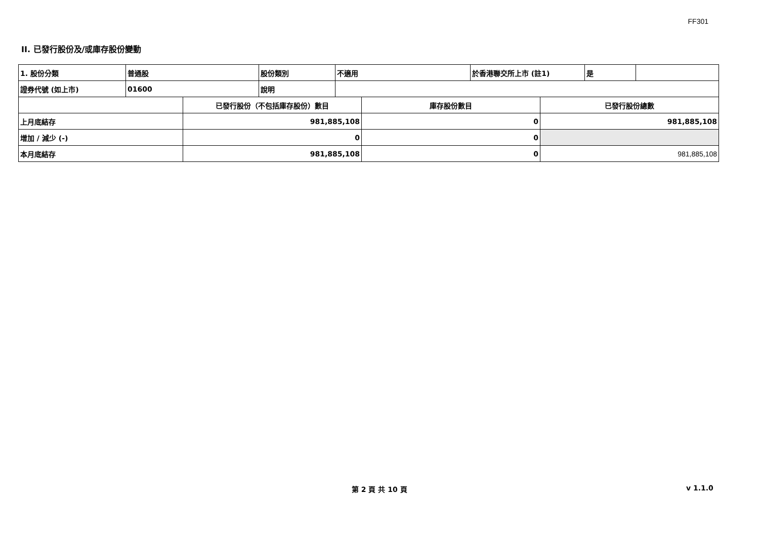FF301
II. 已發行股份及/或庫存股份變動
| 1. 股份分類 | 普通股 | 股份類別 | 不適用 | 於香港聯交所上市 (註1) | 是 | |
| 證券代號 (如上市) | 01600 | 說明 | | | | |
| | 已發行股份（不包括庫存股份）數目 | 庫存股份數目 | 已發行股份總數 |
| 上月底結存 | 981,885,108 | 0 | 981,885,108 |
| 增加 / 減少 (-) | 0 | 0 | |
| 本月底結存 | 981,885,108 | 0 | 981,885,108 |
第 2 頁 共 10 頁 v 1.1.0